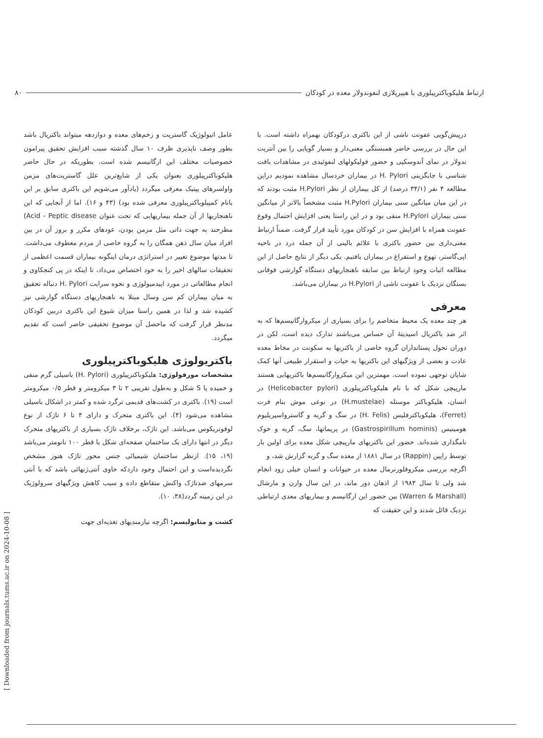ارتباط هلیکوباکترپیلوری با هیپرپلازی لنفوندولار معده در کودکان ۸۰
درپیش‌گویی عفونت ناشی از این باکتری درکودکان بهمراه داشته است. با این حال در بررسی حاضر همبستگی معنی‌دار و بسیار گویایی را بین آنتریت ندولار در نمای آندوسکپی و حضور فولیکولهای لنفوئیدی در مشاهدات بافت شناسی با جایگزینی H. Pylori در بیماران خردسال مشاهده نمودیم دراین مطالعه ۴ نفر (۳۴/۱ درصد) از کل بیماران از نظر H.Pylori مثبت بودند که در این میان میانگین سنی بیماران H.Pylori مثبت مشخصاً بالاتر از میانگین سنی بیماران H.Pylori منفی بود و در این راستا یعنی افزایش احتمال وقوع عفونت همراه با افزایش سن در کودکان مورد تأیید قرار گرفت. ضمناً ارتباط معنی‌داری بین حضور باکتری با علائم بالینی از آن جمله درد در ناحیه اپی‌گاستر، تهوع و استفراغ در بیماران یافتیم. یکی دیگر از نتایج حاصل از این مطالعه اثبات وجود ارتباط بین سابقه ناهنجاریهای دستگاه گوارشی فوقانی بستگان نزدیک با عفونت ناشی از H.Pylori در بیماران می‌باشد.
معرفی
هر چند معده یک محیط متخاصم را برای بسیاری از میکروارگانیسم‌ها که به اثر ضد باکتریال اسیدیتهٔ آن حساس می‌باشند تدارک دیده است، لکن در دوران تحول پستانداران گروه خاصی از باکتریها به سکونت در مخاط معده عادت و بعضی از ویژگیهای این باکتریها به حیات و استقرار طبیعی آنها کمک شایان توجهی نموده است. مهمترین این میکروارگانیسم‌ها باکتریهایی هستند مارپیچی شکل که با نام هلیکوباکترپیلوری (Helicobacter pylori) در انسان، هلیکوباکتر موستله (H.mustelae) در نوعی موش بنام فرت (Ferret)، هلیکوباکترفلیس (H. Felis) در سگ و گربه و گاسترواسپریلیوم هومینیس (Gastrospirillum hominis) در پریماتها، سگ، گربه و خوک نامگذاری شده‌اند. حضور این باکتریهای مارپیچی شکل معده برای اولین بار توسط راپین (Rappin) در سال ۱۸۸۱ از معده سگ و گربه گزارش شد، و
اگرچه بررسی میکروفلورنرمال معده در حیوانات و انسان خیلی زود انجام شد ولی تا سال ۱۹۸۳ از اذهان دور ماند، در این سال وارن و مارشال (Warren & Marshall) بین حضور این ارگانیسم و بیماریهای معدی ارتباطی نزدیک قائل شدند و این حقیقت که
عامل اتیولوژیک گاستریت و زخم‌های معده و دوازدهه میتواند باکتریال باشد بطور وصف ناپذیری ظرف ۱۰ سال گذشته سبب افزایش تحقیق پیرامون خصوصیات مختلف این ارگانیسم شده است. بطوریکه در حال حاضر هلیکوباکترپیلوری بعنوان یکی از شایع‌ترین علل گاستریت‌های مزمن واولسرهای پپتیک معرفی میگردد (یادآور می‌شویم این باکتری سابق بر این بانام کمپیلوباکترپیلوری معرفی شده بود) (۴۳ و ۱۶). اما از آنجایی که این ناهنجاریها از آن جمله بیماریهایی که تحت عنوان Acid - Peptic disease) مطرحند به جهت ذاتی مثل مزمن بودن، عودهای مکرر و بروز آن در بین افراد میان سال ذهن همگان را به گروه خاصی از مردم معطوف می‌داشت. تا مدتها موضوع تغییر در استراتژی درمان اینگونه بیماران قسمت اعظمی از تحقیقات سالهای اخیر را به خود اختصاص می‌داد، تا اینکه در پی کنجکاوی و انجام مطالعاتی در مورد اپیدمیولوژی و نحوه سرایت H. Pylori دنباله تحقیق به میان بیماران کم سن وسال مبتلا به ناهنجاریهای دستگاه گوارشی نیز کشیده شد و لذا در همین راستا میزان شیوع این باکتری دربین کودکان مدنظر قرار گرفت که ماحصل آن موضوع تحقیقی حاضر است که تقدیم میگردد.
باکتریولوژی هلیکوباکترپیلوری
مشخصات مورفولوژی: هلیکوباکترپیلوری (H. Pylori) باسیلی گرم منفی و خمیده یا S شکل و به‌طول تقریبی ۲ تا ۳ میکرومتر و قطر ۰/۵ میکرومتر است (۱۹). باکتری در کشت‌های قدیمی ترگرد شده و کمتر در اشکال باسیلی مشاهده می‌شود (۴). این باکتری متحرک و دارای ۴ تا ۶ تاژک از نوع لوفوتریکوس می‌باشد. این تاژک، برخلاف تاژک بسیاری از باکتریهای متحرک دیگر در انتها دارای یک ساختمان صفحه‌ای شکل با قطر ۱۰۰ نانومتر می‌باشد (۱۹، ۱۵). ازنظر ساختمان شیمیائی جنس محور تاژک هنوز مشخص نگردیده‌است و این احتمال وجود داردکه حاوی آنتی‌ژنهائی باشد که با آنتی سرمهای ضدتاژک واکنش متقاطع داده و سبب کاهش ویژگیهای سرولوژیک در این زمینه گردد(۳۸، ۱۰).
کشت و متابولیسم: اگرچه نیازمندیهای تغذیه‌ای جهت
[ Downloaded from journals.tums.ac.ir on 2024-10-08 ]